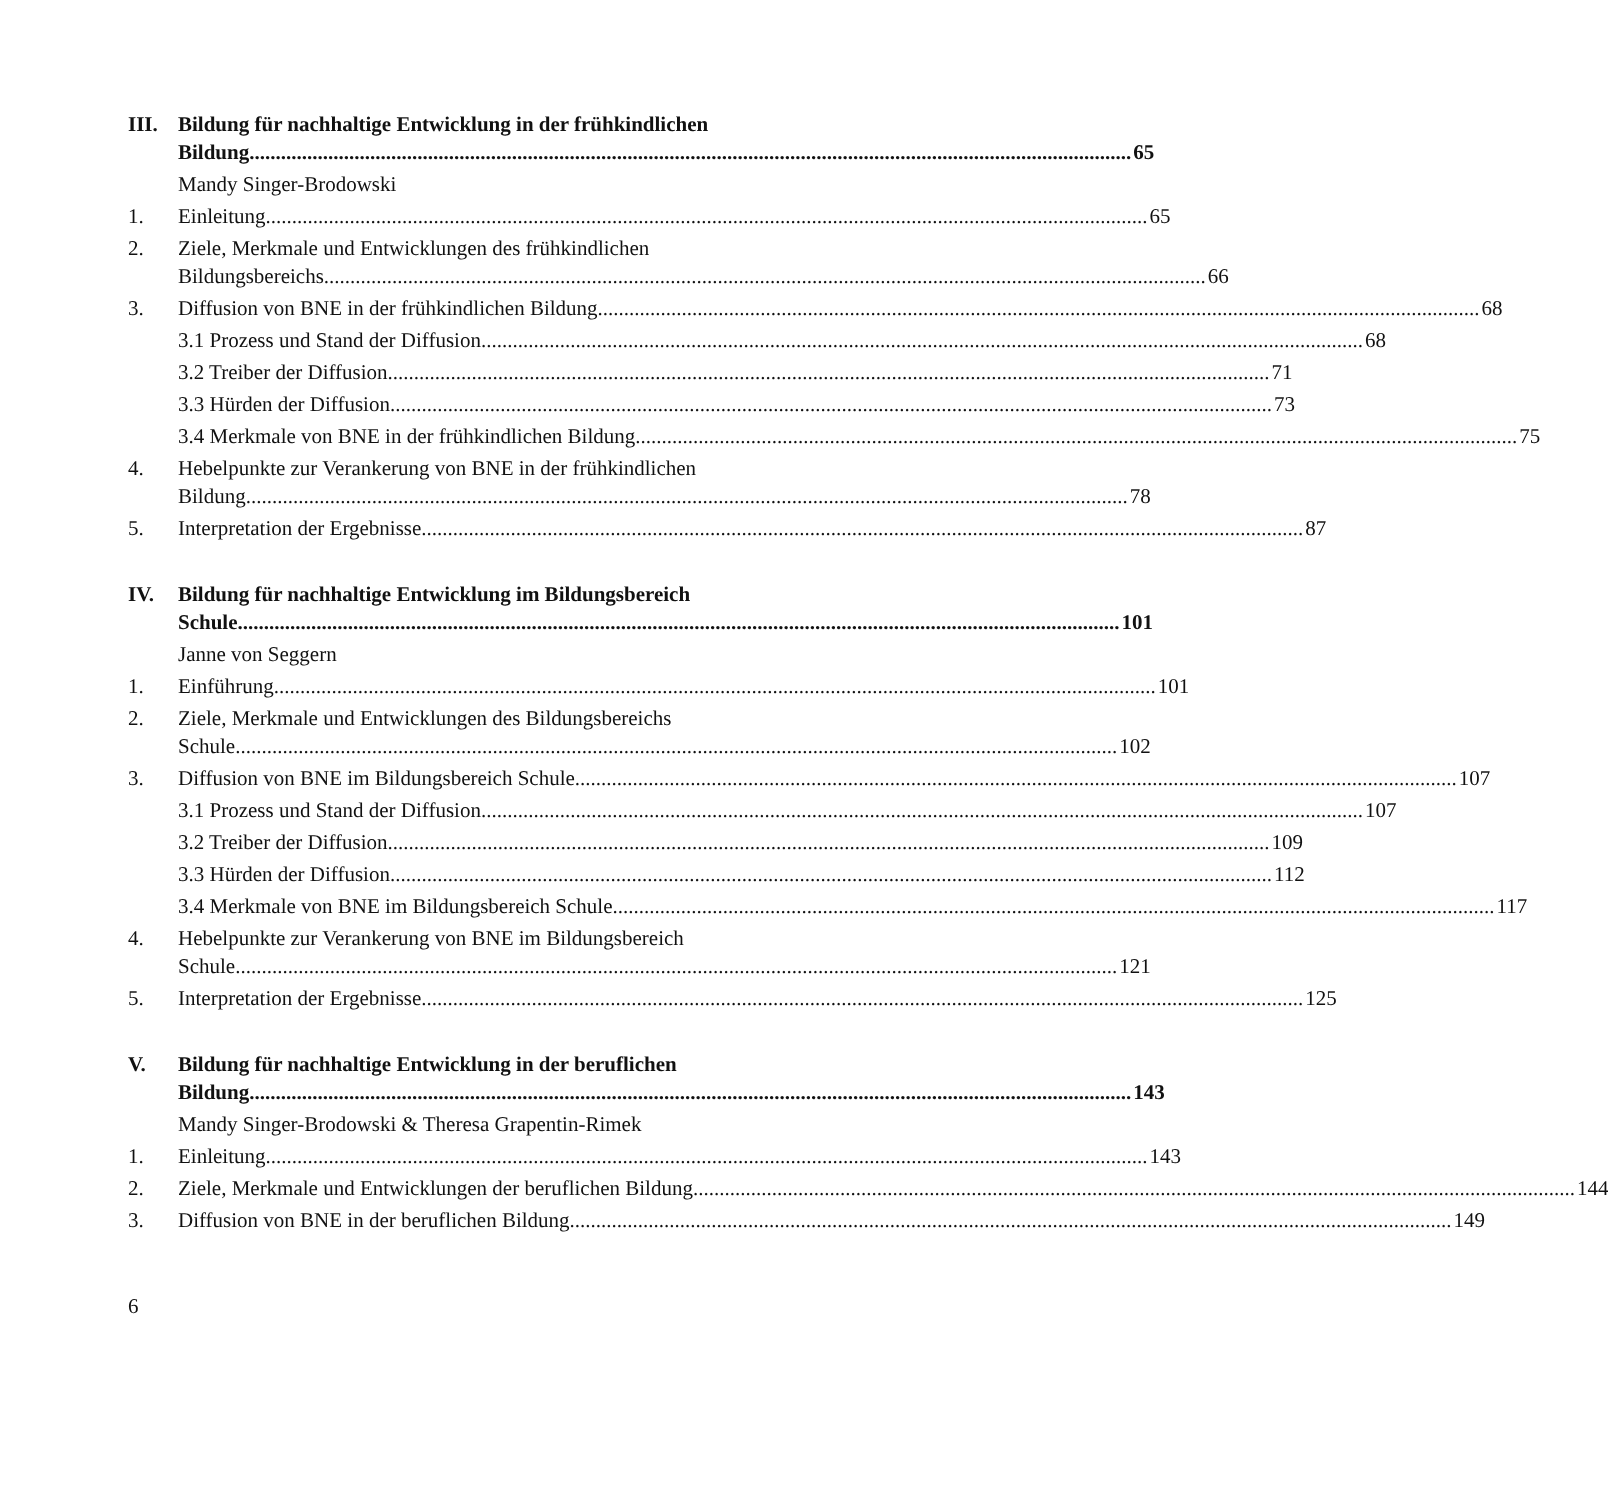III.
Bildung für nachhaltige Entwicklung in der frühkindlichen
Bildung 65
Mandy Singer-Brodowski
1. Einleitung 65
2. Ziele, Merkmale und Entwicklungen des frühkindlichen
Bildungsbereichs 66
3. Diffusion von BNE in der frühkindlichen Bildung 68
3.1 Prozess und Stand der Diffusion 68
3.2 Treiber der Diffusion 71
3.3 Hürden der Diffusion 73
3.4 Merkmale von BNE in der frühkindlichen Bildung 75
4. Hebelpunkte zur Verankerung von BNE in der frühkindlichen
Bildung 78
5. Interpretation der Ergebnisse 87
IV. Bildung für nachhaltige Entwicklung im Bildungsbereich
Schule 101
Janne von Seggern
1. Einführung 101
2. Ziele, Merkmale und Entwicklungen des Bildungsbereichs
Schule 102
3. Diffusion von BNE im Bildungsbereich Schule 107
3.1 Prozess und Stand der Diffusion 107
3.2 Treiber der Diffusion 109
3.3 Hürden der Diffusion 112
3.4 Merkmale von BNE im Bildungsbereich Schule 117
4. Hebelpunkte zur Verankerung von BNE im Bildungsbereich
Schule 121
5. Interpretation der Ergebnisse 125
V. Bildung für nachhaltige Entwicklung in der beruflichen
Bildung 143
Mandy Singer-Brodowski & Theresa Grapentin-Rimek
1. Einleitung 143
2. Ziele, Merkmale und Entwicklungen der beruflichen Bildung 144
3. Diffusion von BNE in der beruflichen Bildung 149
6